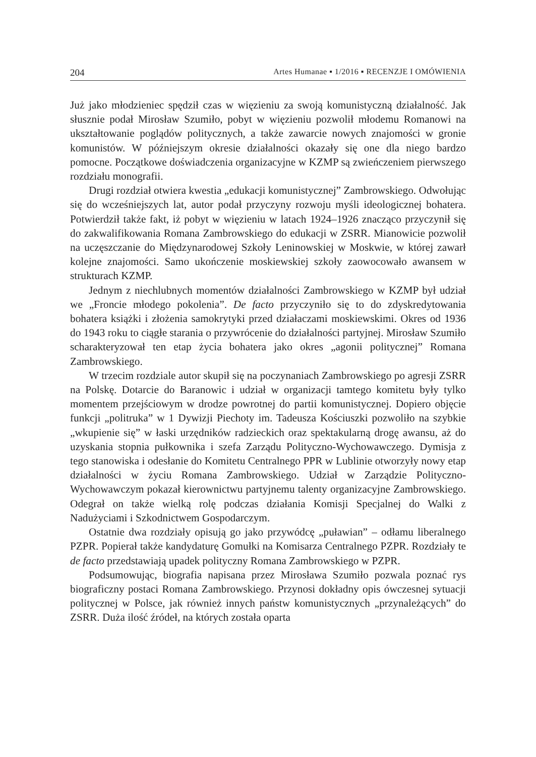204 Artes Humanae ▪ 1/2016 ▪ RECENZJE I OMÓWIENIA
Już jako młodzieniec spędził czas w więzieniu za swoją komunistyczną działalność. Jak słusznie podał Mirosław Szumiło, pobyt w więzieniu pozwolił młodemu Romanowi na ukształtowanie poglądów politycznych, a także zawarcie nowych znajomości w gronie komunistów. W późniejszym okresie działalności okazały się one dla niego bardzo pomocne. Początkowe doświadczenia organizacyjne w KZMP są zwieńczeniem pierwszego rozdziału monografii.
Drugi rozdział otwiera kwestia „edukacji komunistycznej” Zambrowskiego. Odwołując się do wcześniejszych lat, autor podał przyczyny rozwoju myśli ideologicznej bohatera. Potwierdził także fakt, iż pobyt w więzieniu w latach 1924–1926 znacząco przyczynił się do zakwalifikowania Romana Zambrowskiego do edukacji w ZSRR. Mianowicie pozwolił na uczęszczanie do Międzynarodowej Szkoły Leninowskiej w Moskwie, w której zawarł kolejne znajomości. Samo ukończenie moskiewskiej szkoły zaowocowało awansem w strukturach KZMP.
Jednym z niechlubnych momentów działalności Zambrowskiego w KZMP był udział we „Froncie młodego pokolenia”. De facto przyczyniło się to do zdyskredytowania bohatera książki i złożenia samokrytyki przed działaczami moskiewskimi. Okres od 1936 do 1943 roku to ciągłe starania o przywrócenie do działalności partyjnej. Mirosław Szumiło scharakteryzował ten etap życia bohatera jako okres „agonii politycznej” Romana Zambrowskiego.
W trzecim rozdziale autor skupił się na poczynaniach Zambrowskiego po agresji ZSRR na Polskę. Dotarcie do Baranowic i udział w organizacji tamtego komitetu były tylko momentem przejściowym w drodze powrotnej do partii komunistycznej. Dopiero objęcie funkcji „politruka” w 1 Dywizji Piechoty im. Tadeusza Kościuszki pozwoliło na szybkie „wkupienie się” w łaski urzędników radzieckich oraz spektakularną drogę awansu, aż do uzyskania stopnia pułkownika i szefa Zarządu Polityczno-Wychowawczego. Dymisja z tego stanowiska i odesłanie do Komitetu Centralnego PPR w Lublinie otworzyły nowy etap działalności w życiu Romana Zambrowskiego. Udział w Zarządzie Polityczno-Wychowawczym pokazał kierownictwu partyjnemu talenty organizacyjne Zambrowskiego. Odegrał on także wielką rolę podczas działania Komisji Specjalnej do Walki z Nadużyciami i Szkodnictwem Gospodarczym.
Ostatnie dwa rozdziały opisują go jako przywódcę „puławian” – odłamu liberalnego PZPR. Popierał także kandydaturę Gomułki na Komisarza Centralnego PZPR. Rozdziały te de facto przedstawiają upadek polityczny Romana Zambrowskiego w PZPR.
Podsumowując, biografia napisana przez Mirosława Szumiło pozwala poznać rys biograficzny postaci Romana Zambrowskiego. Przynosi dokładny opis ówczesnej sytuacji politycznej w Polsce, jak również innych państw komunistycznych „przynależących” do ZSRR. Duża ilość źródeł, na których została oparta